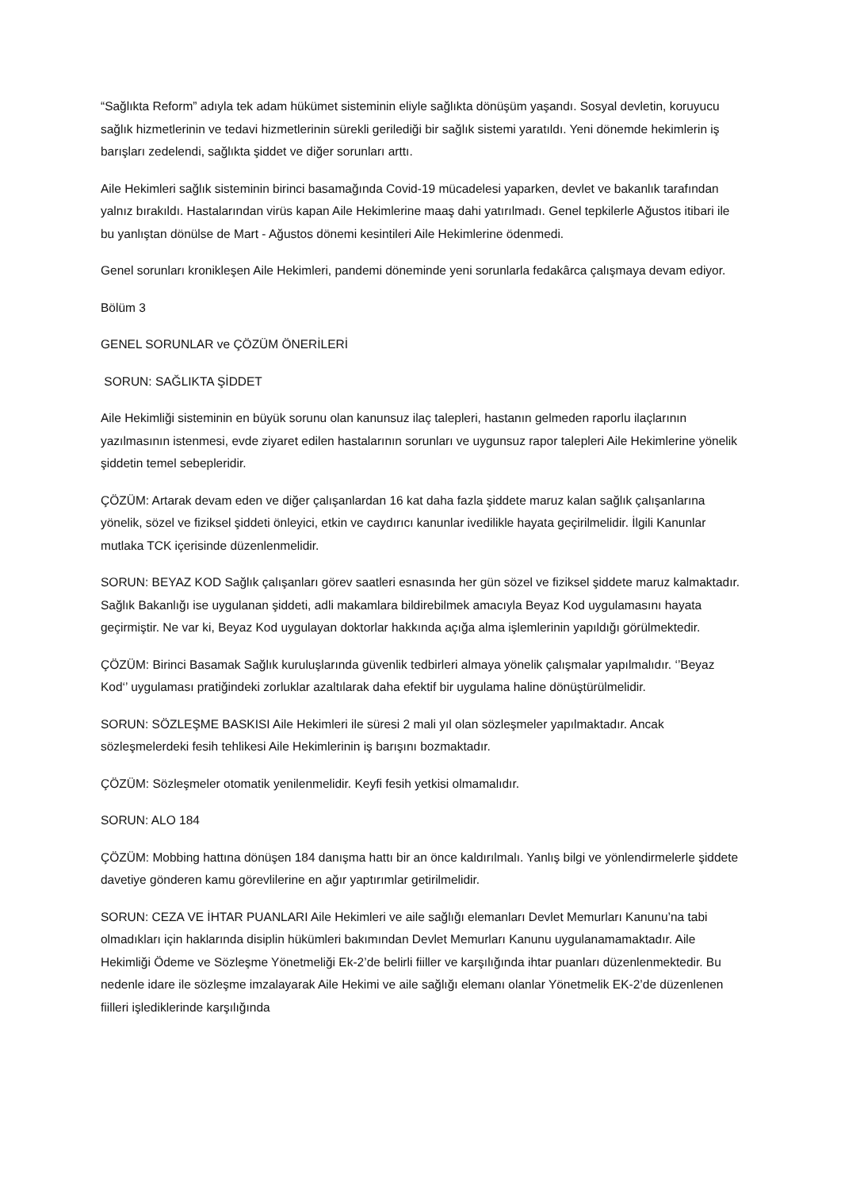“Sağlıkta Reform” adıyla tek adam hükümet sisteminin eliyle sağlıkta dönüşüm yaşandı. Sosyal devletin, koruyucu sağlık hizmetlerinin ve tedavi hizmetlerinin sürekli gerilediği bir sağlık sistemi yaratıldı. Yeni dönemde hekimlerin iş barışları zedelendi, sağlıkta şiddet ve diğer sorunları arttı.
Aile Hekimleri sağlık sisteminin birinci basamağında Covid-19 mücadelesi yaparken, devlet ve bakanlık tarafından yalnız bırakıldı. Hastalarından virüs kapan Aile Hekimlerine maaş dahi yatırılmadı. Genel tepkilerle Ağustos itibari ile bu yanlıştan dönülse de Mart - Ağustos dönemi kesintileri Aile Hekimlerine ödenmedi.
Genel sorunları kronikleşen Aile Hekimleri, pandemi döneminde yeni sorunlarla fedakârca çalışmaya devam ediyor.
Bölüm 3
GENEL SORUNLAR ve ÇÖZÜM ÖNERİLERİ
SORUN: SAĞLIKTA ŞİDDET
Aile Hekimliği sisteminin en büyük sorunu olan kanunsuz ilaç talepleri, hastanın gelmeden raporlu ilaçlarının yazılmasının istenmesi, evde ziyaret edilen hastalarının sorunları ve uygunsuz rapor talepleri Aile Hekimlerine yönelik şiddetin temel sebepleridir.
ÇÖZÜM: Artarak devam eden ve diğer çalışanlardan 16 kat daha fazla şiddete maruz kalan sağlık çalışanlarına yönelik, sözel ve fiziksel şiddeti önleyici, etkin ve caydırıcı kanunlar ivedilikle hayata geçirilmelidir. İlgili Kanunlar mutlaka TCK içerisinde düzenlenmelidir.
SORUN: BEYAZ KOD Sağlık çalışanları görev saatleri esnasında her gün sözel ve fiziksel şiddete maruz kalmaktadır. Sağlık Bakanlığı ise uygulanan şiddeti, adli makamlara bildirebilmek amacıyla Beyaz Kod uygulamasını hayata geçirmiştir. Ne var ki, Beyaz Kod uygulayan doktorlar hakkında açığa alma işlemlerinin yapıldığı görülmektedir.
ÇÖZÜM: Birinci Basamak Sağlık kuruluşlarında güvenlik tedbirleri almaya yönelik çalışmalar yapılmalıdır. ‘’Beyaz Kod‘’ uygulaması pratiğindeki zorluklar azaltılarak daha efektif bir uygulama haline dönüştürülmelidir.
SORUN: SÖZLEŞME BASKISI Aile Hekimleri ile süresi 2 mali yıl olan sözleşmeler yapılmaktadır. Ancak sözleşmelerdeki fesih tehlikesi Aile Hekimlerinin iş barışını bozmaktadır.
ÇÖZÜM: Sözleşmeler otomatik yenilenmelidir. Keyfi fesih yetkisi olmamalıdır.
SORUN: ALO 184
ÇÖZÜM: Mobbing hattına dönüşen 184 danışma hattı bir an önce kaldırılmalı. Yanlış bilgi ve yönlendirmelerle şiddete davetiye gönderen kamu görevlilerine en ağır yaptırımlar getirilmelidir.
SORUN: CEZA VE İHTAR PUANLARI Aile Hekimleri ve aile sağlığı elemanları Devlet Memurları Kanunu’na tabi olmadıkları için haklarında disiplin hükümleri bakımından Devlet Memurları Kanunu uygulanamamaktadır. Aile Hekimliği Ödeme ve Sözleşme Yönetmeliği Ek-2’de belirli fiiller ve karşılığında ihtar puanları düzenlenmektedir. Bu nedenle idare ile sözleşme imzalayarak Aile Hekimi ve aile sağlığı elemanı olanlar Yönetmelik EK-2’de düzenlenen fiilleri işlediklerinde karşılığında